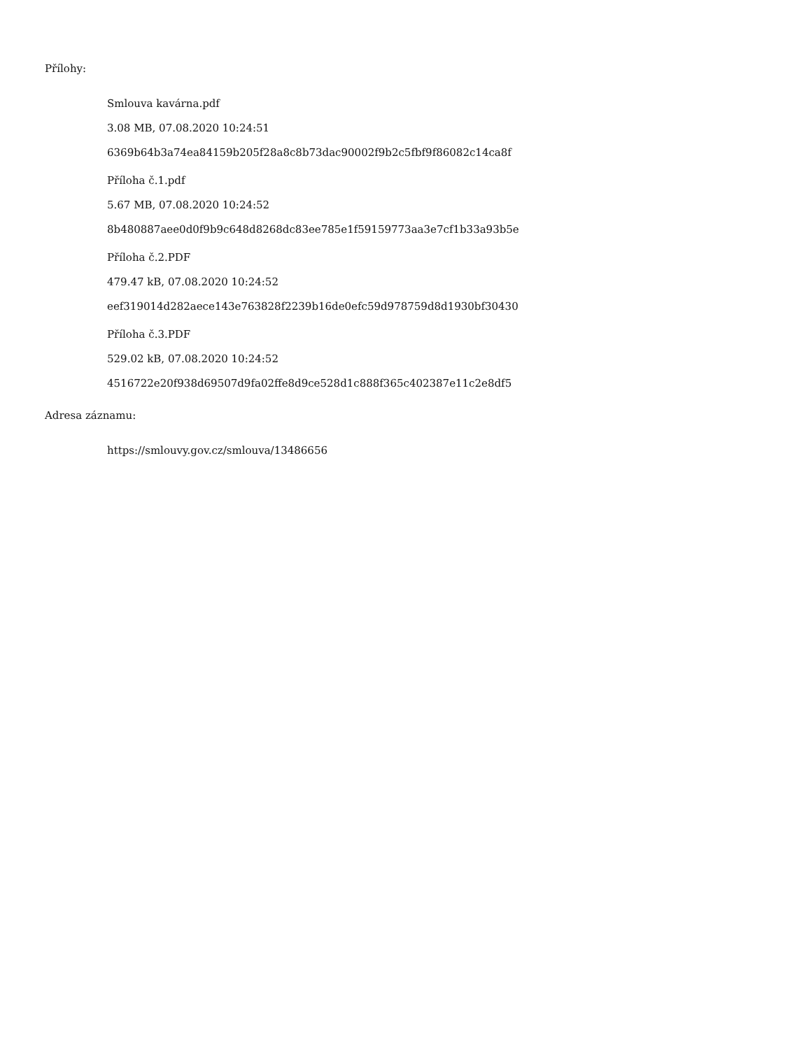Přílohy:
Smlouva kavárna.pdf
3.08 MB, 07.08.2020 10:24:51
6369b64b3a74ea84159b205f28a8c8b73dac90002f9b2c5fbf9f86082c14ca8f
Příloha č.1.pdf
5.67 MB, 07.08.2020 10:24:52
8b480887aee0d0f9b9c648d8268dc83ee785e1f59159773aa3e7cf1b33a93b5e
Příloha č.2.PDF
479.47 kB, 07.08.2020 10:24:52
eef319014d282aece143e763828f2239b16de0efc59d978759d8d1930bf30430
Příloha č.3.PDF
529.02 kB, 07.08.2020 10:24:52
4516722e20f938d69507d9fa02ffe8d9ce528d1c888f365c402387e11c2e8df5
Adresa záznamu:
https://smlouvy.gov.cz/smlouva/13486656